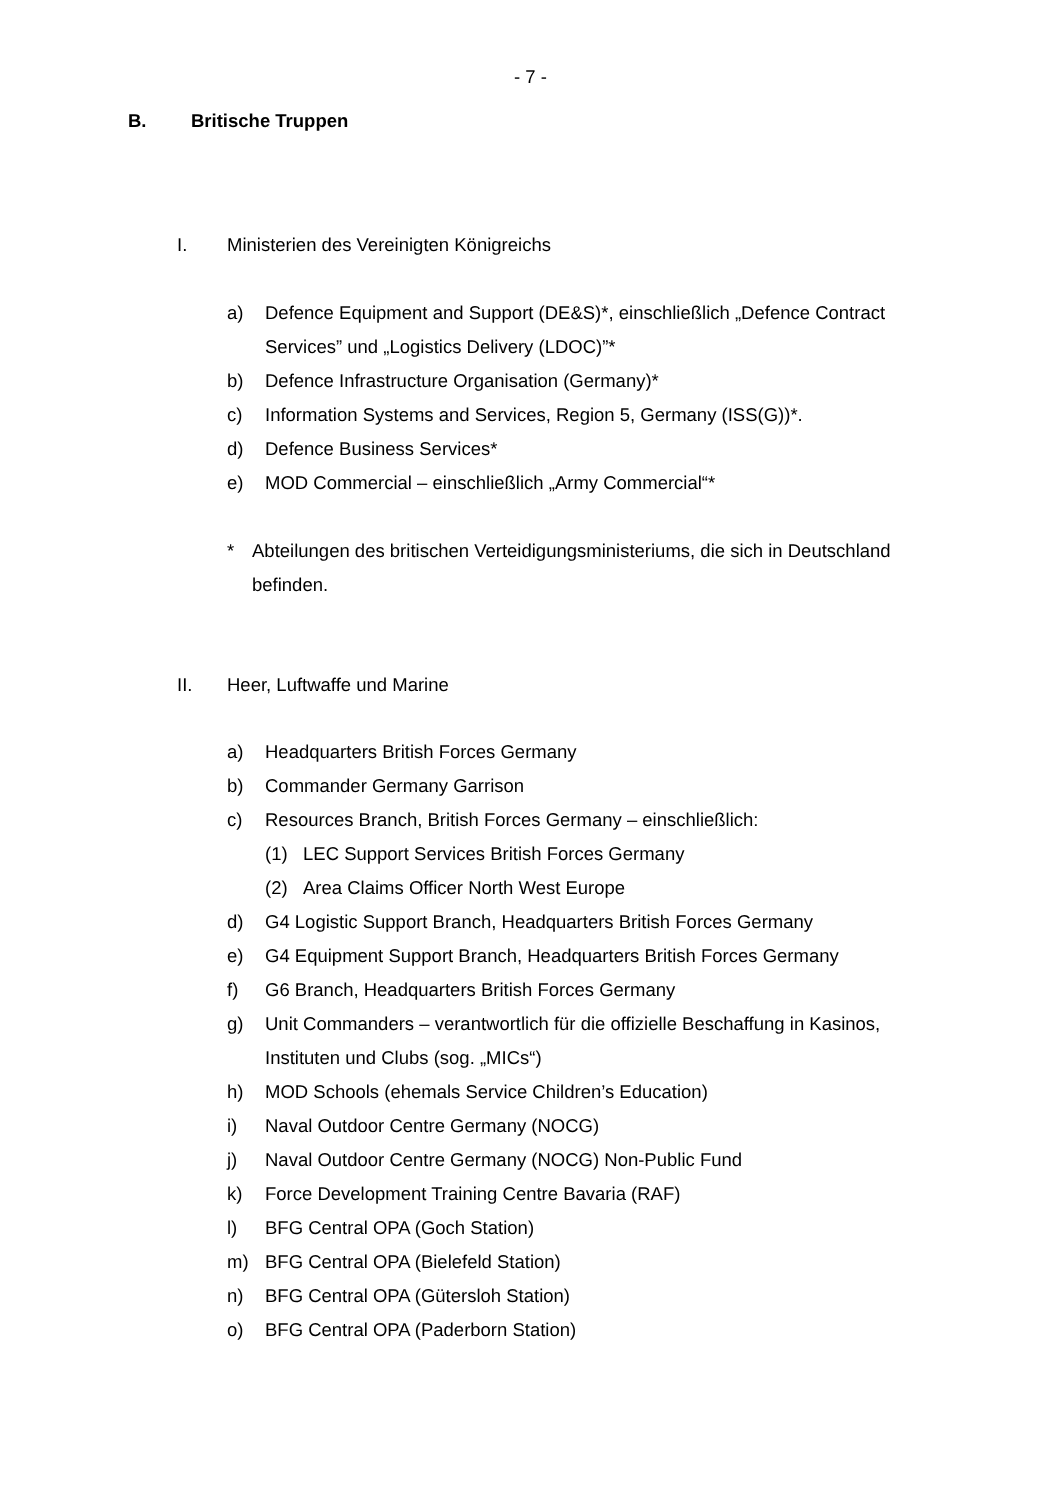- 7 -
B. Britische Truppen
I. Ministerien des Vereinigten Königreichs
a) Defence Equipment and Support (DE&S)*, einschließlich „Defence Contract Services” und „Logistics Delivery (LDOC)”*
b) Defence Infrastructure Organisation (Germany)*
c) Information Systems and Services, Region 5, Germany (ISS(G))*.
d) Defence Business Services*
e) MOD Commercial – einschließlich „Army Commercial“*
* Abteilungen des britischen Verteidigungsministeriums, die sich in Deutschland befinden.
II. Heer, Luftwaffe und Marine
a) Headquarters British Forces Germany
b) Commander Germany Garrison
c) Resources Branch, British Forces Germany – einschließlich:
(1) LEC Support Services British Forces Germany
(2) Area Claims Officer North West Europe
d) G4 Logistic Support Branch, Headquarters British Forces Germany
e) G4 Equipment Support Branch, Headquarters British Forces Germany
f) G6 Branch, Headquarters British Forces Germany
g) Unit Commanders – verantwortlich für die offizielle Beschaffung in Kasinos, Instituten und Clubs (sog. „MICs“)
h) MOD Schools (ehemals Service Children’s Education)
i) Naval Outdoor Centre Germany (NOCG)
j) Naval Outdoor Centre Germany (NOCG) Non-Public Fund
k) Force Development Training Centre Bavaria (RAF)
l) BFG Central OPA (Goch Station)
m) BFG Central OPA (Bielefeld Station)
n) BFG Central OPA (Gütersloh Station)
o) BFG Central OPA (Paderborn Station)